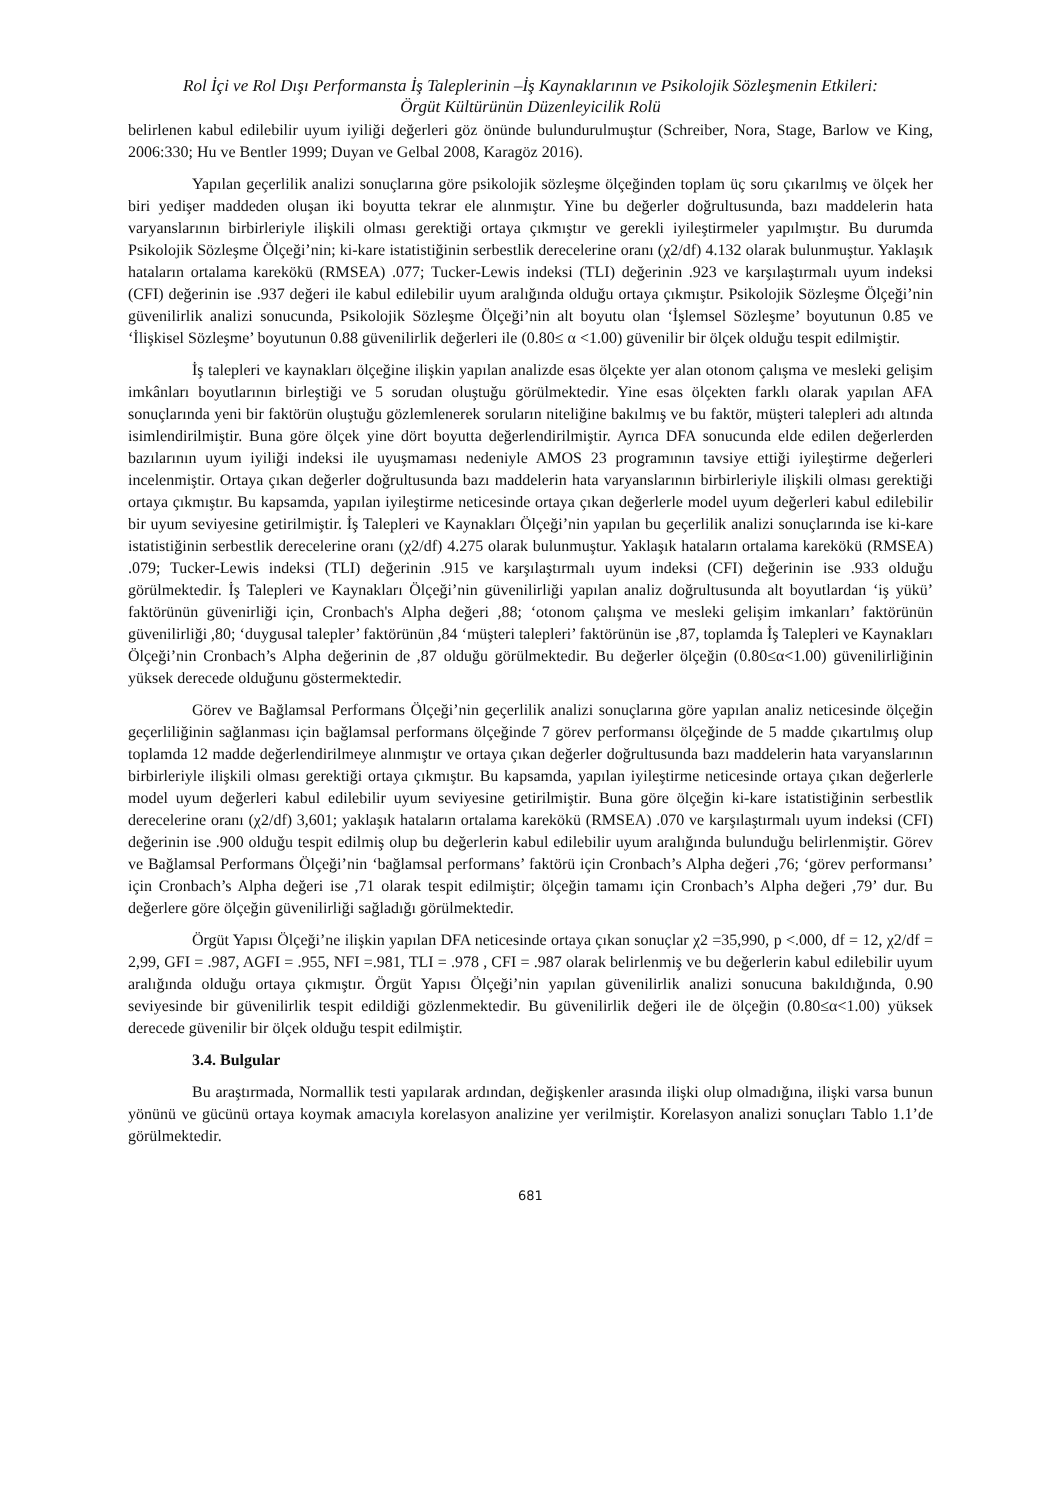Rol İçi ve Rol Dışı Performansta İş Taleplerinin –İş Kaynaklarının ve Psikolojik Sözleşmenin Etkileri:
Örgüt Kültürünün Düzenleyicilik Rolü
belirlenen kabul edilebilir uyum iyiliği değerleri göz önünde bulundurulmuştur (Schreiber, Nora, Stage, Barlow ve King, 2006:330; Hu ve Bentler 1999; Duyan ve Gelbal 2008, Karagöz 2016).
Yapılan geçerlilik analizi sonuçlarına göre psikolojik sözleşme ölçeğinden toplam üç soru çıkarılmış ve ölçek her biri yedişer maddeden oluşan iki boyutta tekrar ele alınmıştır. Yine bu değerler doğrultusunda, bazı maddelerin hata varyanslarının birbirleriyle ilişkili olması gerektiği ortaya çıkmıştır ve gerekli iyileştirmeler yapılmıştır. Bu durumda Psikolojik Sözleşme Ölçeği’nin; ki-kare istatistiğinin serbestlik derecelerine oranı (χ2/df) 4.132 olarak bulunmuştur. Yaklaşık hataların ortalama karekökü (RMSEA) .077; Tucker-Lewis indeksi (TLI) değerinin .923 ve karşılaştırmalı uyum indeksi (CFI) değerinin ise .937 değeri ile kabul edilebilir uyum aralığında olduğu ortaya çıkmıştır. Psikolojik Sözleşme Ölçeği’nin güvenilirlik analizi sonucunda, Psikolojik Sözleşme Ölçeği’nin alt boyutu olan ‘İşlemsel Sözleşme’ boyutunun 0.85 ve ‘İlişkisel Sözleşme’ boyutunun 0.88 güvenilirlik değerleri ile (0.80≤ α <1.00) güvenilir bir ölçek olduğu tespit edilmiştir.
İş talepleri ve kaynakları ölçeğine ilişkin yapılan analizde esas ölçekte yer alan otonom çalışma ve mesleki gelişim imkânları boyutlarının birleştiği ve 5 sorudan oluştuğu görülmektedir. Yine esas ölçekten farklı olarak yapılan AFA sonuçlarında yeni bir faktörün oluştuğu gözlemlenerek soruların niteliğine bakılmış ve bu faktör, müşteri talepleri adı altında isimlendirilmiştir. Buna göre ölçek yine dört boyutta değerlendirilmiştir. Ayrıca DFA sonucunda elde edilen değerlerden bazılarının uyum iyiliği indeksi ile uyuşmaması nedeniyle AMOS 23 programının tavsiye ettiği iyileştirme değerleri incelenmiştir. Ortaya çıkan değerler doğrultusunda bazı maddelerin hata varyanslarının birbirleriyle ilişkili olması gerektiği ortaya çıkmıştır. Bu kapsamda, yapılan iyileştirme neticesinde ortaya çıkan değerlerle model uyum değerleri kabul edilebilir bir uyum seviyesine getirilmiştir. İş Talepleri ve Kaynakları Ölçeği’nin yapılan bu geçerlilik analizi sonuçlarında ise ki-kare istatistiğinin serbestlik derecelerine oranı (χ2/df) 4.275 olarak bulunmuştur. Yaklaşık hataların ortalama karekökü (RMSEA) .079; Tucker-Lewis indeksi (TLI) değerinin .915 ve karşılaştırmalı uyum indeksi (CFI) değerinin ise .933 olduğu görülmektedir. İş Talepleri ve Kaynakları Ölçeği’nin güvenilirliği yapılan analiz doğrultusunda alt boyutlardan ‘iş yükü’ faktörünün güvenirliği için, Cronbach's Alpha değeri ,88; ‘otonom çalışma ve mesleki gelişim imkanları’ faktörünün güvenilirliği ,80; ‘duygusal talepler’ faktörünün ,84 ‘müşteri talepleri’ faktörünün ise ,87, toplamda İş Talepleri ve Kaynakları Ölçeği’nin Cronbach’s Alpha değerinin de ,87 olduğu görülmektedir. Bu değerler ölçeğin (0.80≤α<1.00) güvenilirliğinin yüksek derecede olduğunu göstermektedir.
Görev ve Bağlamsal Performans Ölçeği’nin geçerlilik analizi sonuçlarına göre yapılan analiz neticesinde ölçeğin geçerliliğinin sağlanması için bağlamsal performans ölçeğinde 7 görev performansı ölçeğinde de 5 madde çıkartılmış olup toplamda 12 madde değerlendirilmeye alınmıştır ve ortaya çıkan değerler doğrultusunda bazı maddelerin hata varyanslarının birbirleriyle ilişkili olması gerektiği ortaya çıkmıştır. Bu kapsamda, yapılan iyileştirme neticesinde ortaya çıkan değerlerle model uyum değerleri kabul edilebilir uyum seviyesine getirilmiştir. Buna göre ölçeğin ki-kare istatistiğinin serbestlik derecelerine oranı (χ2/df) 3,601; yaklaşık hataların ortalama karekökü (RMSEA) .070 ve karşılaştırmalı uyum indeksi (CFI) değerinin ise .900 olduğu tespit edilmiş olup bu değerlerin kabul edilebilir uyum aralığında bulunduğu belirlenmiştir. Görev ve Bağlamsal Performans Ölçeği’nin ‘bağlamsal performans’ faktörü için Cronbach’s Alpha değeri ,76; ‘görev performansı’ için Cronbach’s Alpha değeri ise ,71 olarak tespit edilmiştir; ölçeğin tamamı için Cronbach’s Alpha değeri ,79’ dur. Bu değerlere göre ölçeğin güvenilirliği sağladığı görülmektedir.
Örgüt Yapısı Ölçeği’ne ilişkin yapılan DFA neticesinde ortaya çıkan sonuçlar χ2 =35,990, p <.000, df = 12, χ2/df = 2,99, GFI = .987, AGFI = .955, NFI =.981, TLI = .978 , CFI = .987 olarak belirlenmiş ve bu değerlerin kabul edilebilir uyum aralığında olduğu ortaya çıkmıştır. Örgüt Yapısı Ölçeği’nin yapılan güvenilirlik analizi sonucuna bakıldığında, 0.90 seviyesinde bir güvenilirlik tespit edildiği gözlenmektedir. Bu güvenilirlik değeri ile de ölçeğin (0.80≤α<1.00) yüksek derecede güvenilir bir ölçek olduğu tespit edilmiştir.
3.4. Bulgular
Bu araştırmada, Normallik testi yapılarak ardından, değişkenler arasında ilişki olup olmadığına, ilişki varsa bunun yönünü ve gücünü ortaya koymak amacıyla korelasyon analizine yer verilmiştir. Korelasyon analizi sonuçları Tablo 1.1’de görülmektedir.
681